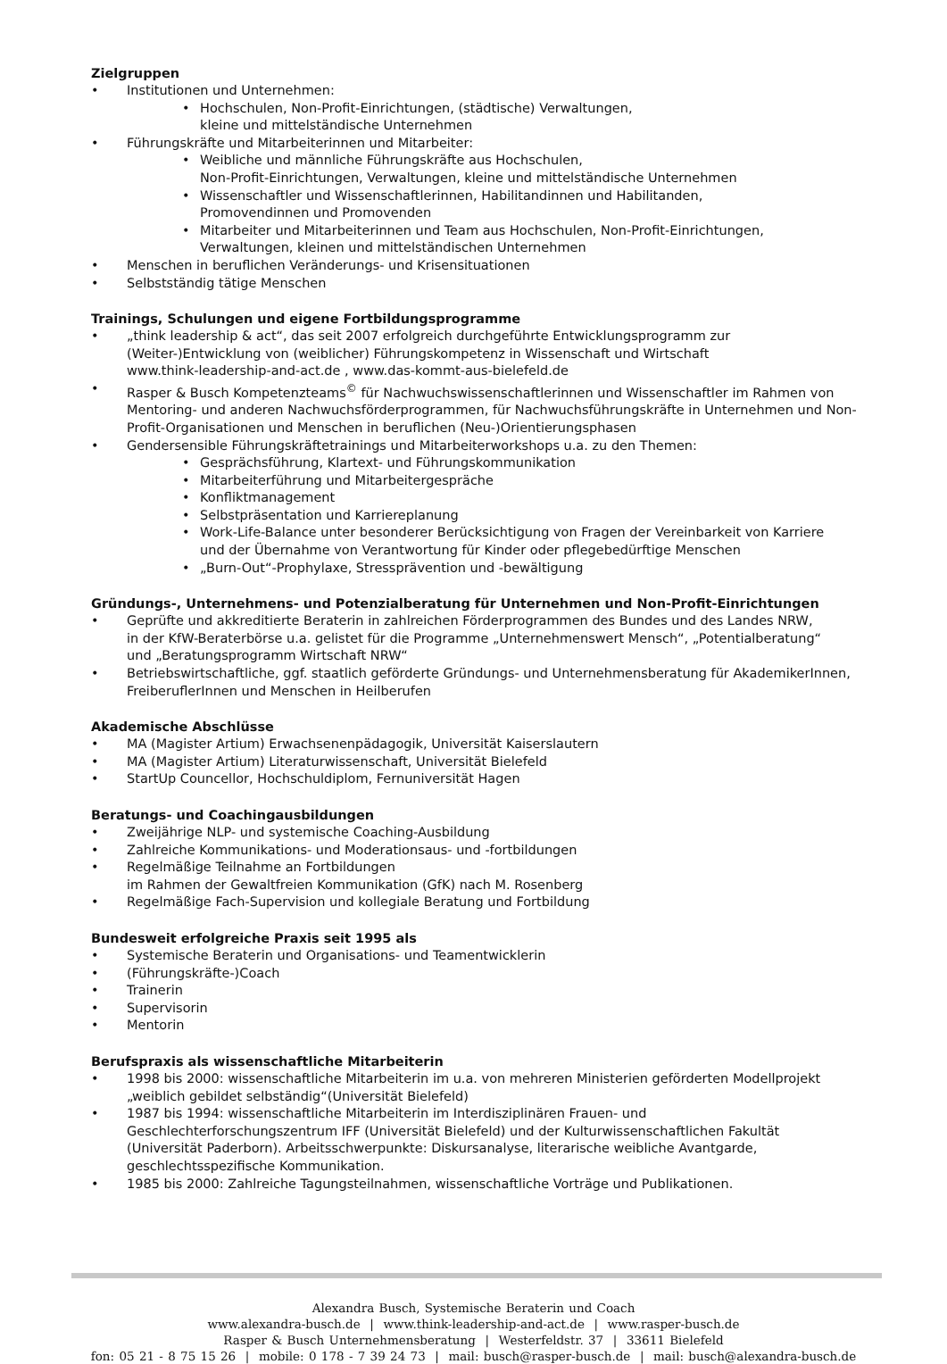Zielgruppen
• Institutionen und Unternehmen:
• Hochschulen, Non-Profit-Einrichtungen, (städtische) Verwaltungen,
kleine und mittelständische Unternehmen
• Führungskräfte und Mitarbeiterinnen und Mitarbeiter:
• Weibliche und männliche Führungskräfte aus Hochschulen,
Non-Profit-Einrichtungen, Verwaltungen, kleine und mittelständische Unternehmen
• Wissenschaftler und Wissenschaftlerinnen, Habilitandinnen und Habilitanden,
Promovendinnen und Promovenden
• Mitarbeiter und Mitarbeiterinnen und Team aus Hochschulen, Non-Profit-Einrichtungen,
Verwaltungen, kleinen und mittelständischen Unternehmen
• Menschen in beruflichen Veränderungs- und Krisensituationen
• Selbstständig tätige Menschen
Trainings, Schulungen und eigene Fortbildungsprogramme
• „think leadership & act“, das seit 2007 erfolgreich durchgeführte Entwicklungsprogramm zur
(Weiter-)Entwicklung von (weiblicher) Führungskompetenz in Wissenschaft und Wirtschaft
www.think-leadership-and-act.de , www.das-kommt-aus-bielefeld.de
• Rasper & Busch Kompetenzteams<sup>©</sup> für Nachwuchswissenschaftlerinnen und Wissenschaftler im Rahmen von Mentoring- und anderen Nachwuchsförderprogrammen, für Nachwuchsführungskräfte in Unternehmen und Non-Profit-Organisationen und Menschen in beruflichen (Neu-)Orientierungsphasen
• Gendersensible Führungskräftetrainings und Mitarbeiterworkshops u.a. zu den Themen:
• Gesprächsführung, Klartext- und Führungskommunikation
• Mitarbeiterführung und Mitarbeitergespräche
• Konfliktmanagement
• Selbstpräsentation und Karriereplanung
• Work-Life-Balance unter besonderer Berücksichtigung von Fragen der Vereinbarkeit von Karriere
und der Übernahme von Verantwortung für Kinder oder pflegebedürftige Menschen
• „Burn-Out“-Prophylaxe, Stressprävention und -bewältigung
Gründungs-, Unternehmens- und Potenzialberatung für Unternehmen und Non-Profit-Einrichtungen
• Geprüfte und akkreditierte Beraterin in zahlreichen Förderprogrammen des Bundes und des Landes NRW,
in der KfW-Beraterbörse u.a. gelistet für die Programme „Unternehmenswert Mensch“, „Potentialberatung“
und „Beratungsprogramm Wirtschaft NRW“
• Betriebswirtschaftliche, ggf. staatlich geförderte Gründungs- und Unternehmensberatung für AkademikerInnen, FreiberuflerInnen und Menschen in Heilberufen
Akademische Abschlüsse
• MA (Magister Artium) Erwachsenenpädagogik, Universität Kaiserslautern
• MA (Magister Artium) Literaturwissenschaft, Universität Bielefeld
• StartUp Councellor, Hochschuldiplom, Fernuniversität Hagen
Beratungs- und Coachingausbildungen
• Zweijährige NLP- und systemische Coaching-Ausbildung
• Zahlreiche Kommunikations- und Moderationsaus- und -fortbildungen
• Regelmäßige Teilnahme an Fortbildungen
im Rahmen der Gewaltfreien Kommunikation (GfK) nach M. Rosenberg
• Regelmäßige Fach-Supervision und kollegiale Beratung und Fortbildung
Bundesweit erfolgreiche Praxis seit 1995 als
• Systemische Beraterin und Organisations- und Teamentwicklerin
• (Führungskräfte-)Coach
• Trainerin
• Supervisorin
• Mentorin
Berufspraxis als wissenschaftliche Mitarbeiterin
• 1998 bis 2000: wissenschaftliche Mitarbeiterin im u.a. von mehreren Ministerien geförderten Modellprojekt
„weiblich gebildet selbständig“(Universität Bielefeld)
• 1987 bis 1994: wissenschaftliche Mitarbeiterin im Interdisziplinären Frauen- und Geschlechterforschungszentrum IFF (Universität Bielefeld) und der Kulturwissenschaftlichen Fakultät (Universität Paderborn). Arbeitsschwerpunkte: Diskursanalyse, literarische weibliche Avantgarde, geschlechtsspezifische Kommunikation.
• 1985 bis 2000: Zahlreiche Tagungsteilnahmen, wissenschaftliche Vorträge und Publikationen.
Alexandra Busch, Systemische Beraterin und Coach
www.alexandra-busch.de | www.think-leadership-and-act.de | www.rasper-busch.de
Rasper & Busch Unternehmensberatung | Westerfeldstr. 37 | 33611 Bielefeld
fon: 05 21 - 8 75 15 26 | mobile: 0 178 - 7 39 24 73 | mail: busch@rasper-busch.de | mail: busch@alexandra-busch.de